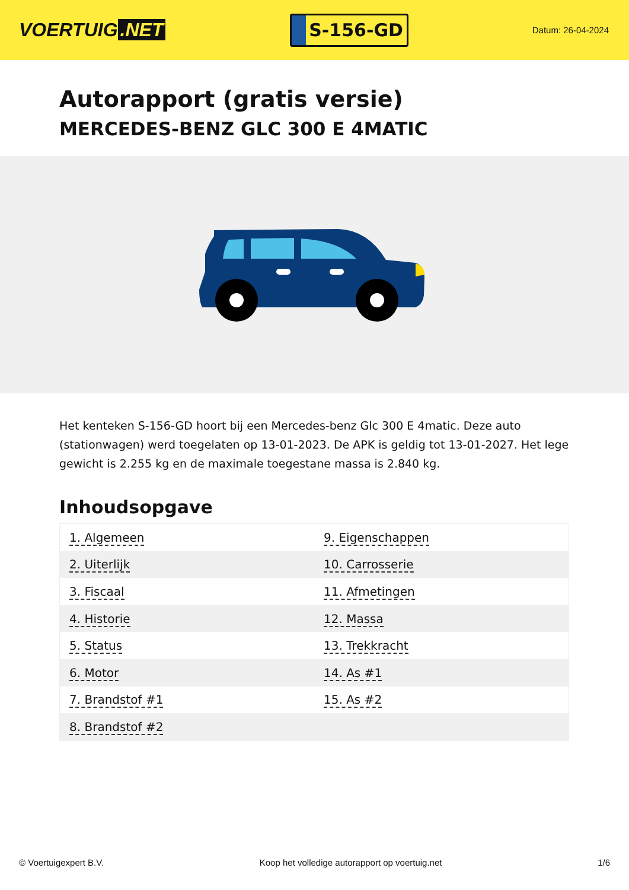VOERTUIG.NET
S-156-GD
Datum: 26-04-2024
Autorapport (gratis versie)
MERCEDES-BENZ GLC 300 E 4MATIC
Het kenteken S-156-GD hoort bij een Mercedes-benz Glc 300 E 4matic. Deze auto (stationwagen) werd toegelaten op 13-01-2023. De APK is geldig tot 13-01-2027. Het lege gewicht is 2.255 kg en de maximale toegestane massa is 2.840 kg.
Inhoudsopgave
| 1. Algemeen | 9. Eigenschappen |
| 2. Uiterlijk | 10. Carrosserie |
| 3. Fiscaal | 11. Afmetingen |
| 4. Historie | 12. Massa |
| 5. Status | 13. Trekkracht |
| 6. Motor | 14. As #1 |
| 7. Brandstof #1 | 15. As #2 |
| 8. Brandstof #2 | |
© Voertuigexpert B.V. Koop het volledige autorapport op voertuig.net 1/6